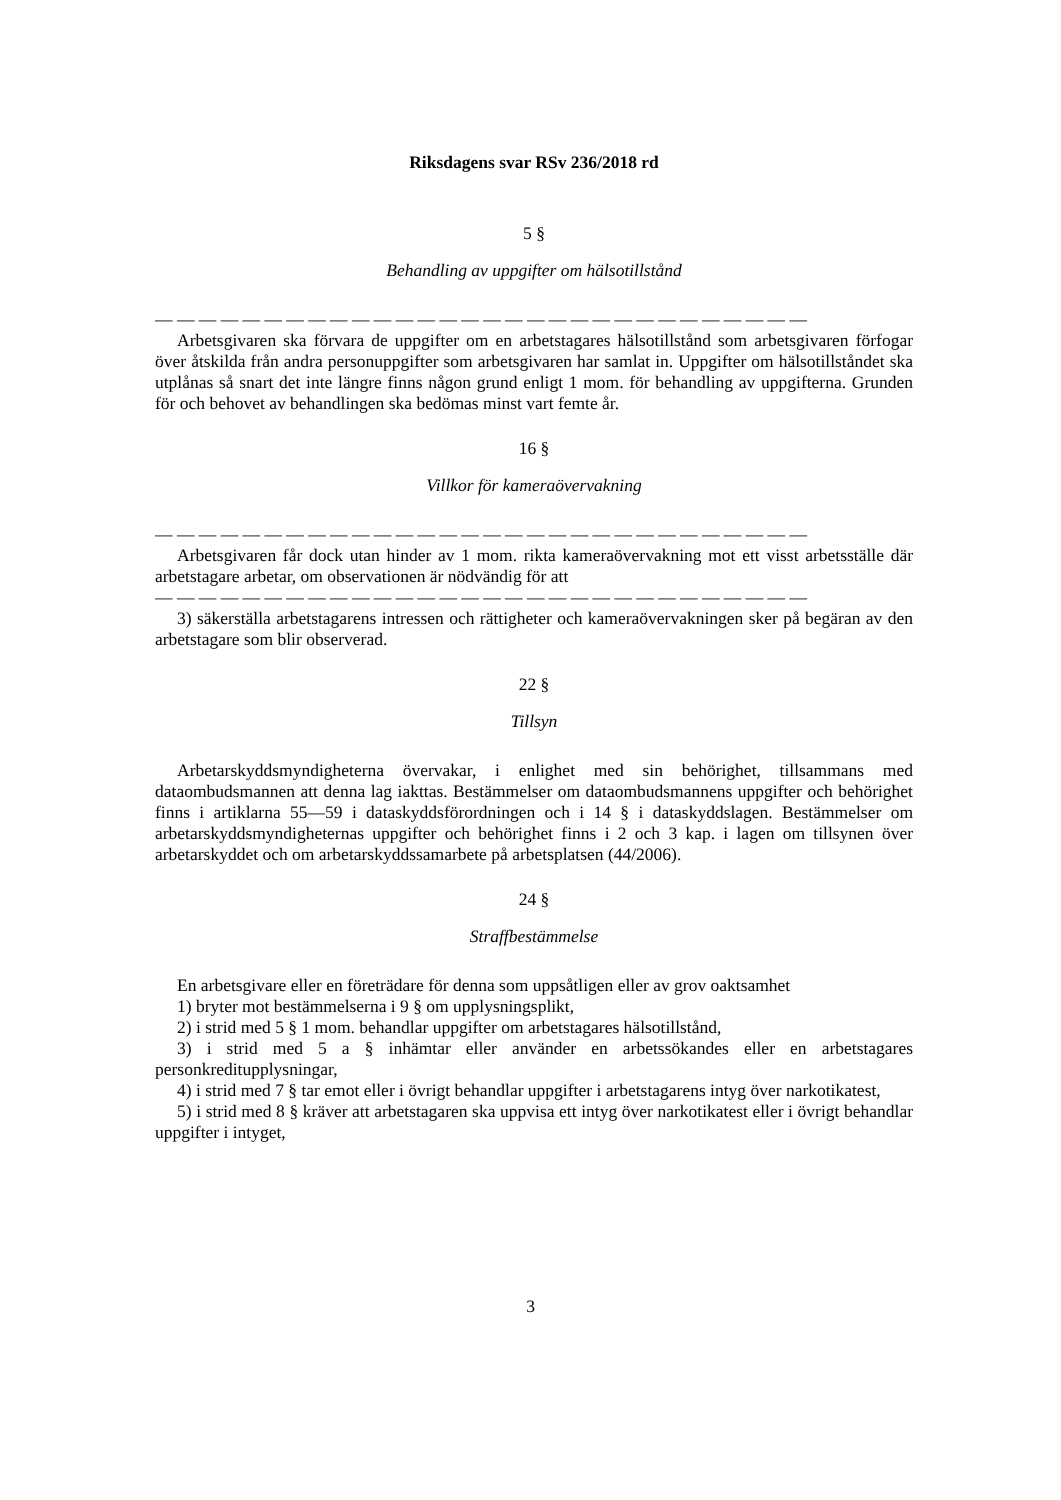Riksdagens svar RSv 236/2018 rd
5 §
Behandling av uppgifter om hälsotillstånd
— — — — — — — — — — — — — — — — — — — — — — — — — — — — — —
Arbetsgivaren ska förvara de uppgifter om en arbetstagares hälsotillstånd som arbetsgivaren förfogar över åtskilda från andra personuppgifter som arbetsgivaren har samlat in. Uppgifter om hälsotillståndet ska utplånas så snart det inte längre finns någon grund enligt 1 mom. för behandling av uppgifterna. Grunden för och behovet av behandlingen ska bedömas minst vart femte år.
16 §
Villkor för kameraövervakning
— — — — — — — — — — — — — — — — — — — — — — — — — — — — — —
Arbetsgivaren får dock utan hinder av 1 mom. rikta kameraövervakning mot ett visst arbetsställe där arbetstagare arbetar, om observationen är nödvändig för att
— — — — — — — — — — — — — — — — — — — — — — — — — — — — — —
3) säkerställa arbetstagarens intressen och rättigheter och kameraövervakningen sker på begäran av den arbetstagare som blir observerad.
22 §
Tillsyn
Arbetarskyddsmyndigheterna övervakar, i enlighet med sin behörighet, tillsammans med dataombudsmannen att denna lag iakttas. Bestämmelser om dataombudsmannens uppgifter och behörighet finns i artiklarna 55—59 i dataskyddsförordningen och i 14 § i dataskyddslagen. Bestämmelser om arbetarskyddsmyndigheternas uppgifter och behörighet finns i 2 och 3 kap. i lagen om tillsynen över arbetarskyddet och om arbetarskyddssamarbete på arbetsplatsen (44/2006).
24 §
Straffbestämmelse
En arbetsgivare eller en företrädare för denna som uppsåtligen eller av grov oaktsamhet
1) bryter mot bestämmelserna i 9 § om upplysningsplikt,
2) i strid med 5 § 1 mom. behandlar uppgifter om arbetstagares hälsotillstånd,
3) i strid med 5 a § inhämtar eller använder en arbetssökandes eller en arbetstagares personkreditupplysningar,
4) i strid med 7 § tar emot eller i övrigt behandlar uppgifter i arbetstagarens intyg över narkotikatest,
5) i strid med 8 § kräver att arbetstagaren ska uppvisa ett intyg över narkotikatest eller i övrigt behandlar uppgifter i intyget,
3